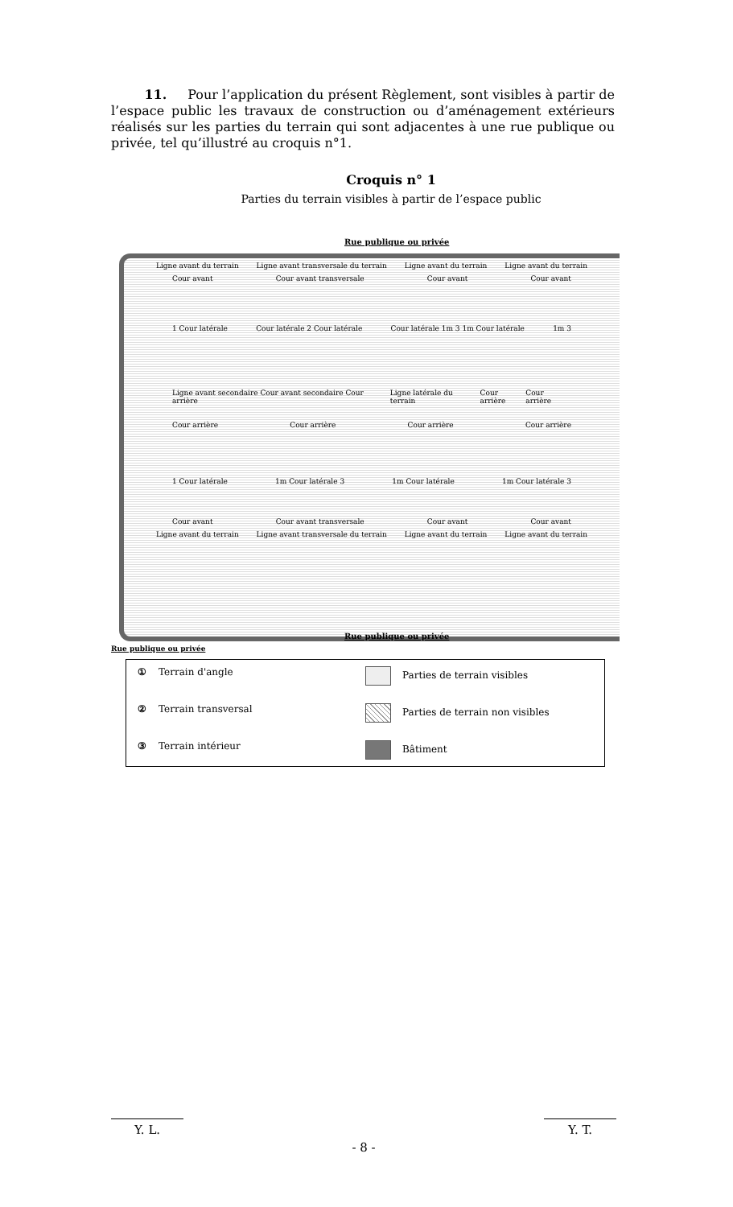11. Pour l’application du présent Règlement, sont visibles à partir de l’espace public les travaux de construction ou d’aménagement extérieurs réalisés sur les parties du terrain qui sont adjacentes à une rue publique ou privée, tel qu’illustré au croquis n°1.
Croquis n° 1
Parties du terrain visibles à partir de l’espace public
Rue publique ou privée
Ligne avant du terrain Ligne avant transversale du terrain Ligne avant du terrain Ligne avant du terrain
Cour avant Cour avant transversale Cour avant Cour avant
1 Cour latérale Cour latérale 2 Cour latérale Cour latérale 1m 3 1m Cour latérale 1m 3
Ligne avant secondaire Cour avant secondaire Cour arrière Ligne latérale du terrain Cour arrière Cour arrière
Cour arrière Cour arrière Cour arrière Cour arrière
1 Cour latérale 1m Cour latérale 3 1m Cour latérale 1m Cour latérale 3
Cour avant Cour avant transversale Cour avant Cour avant
Ligne avant du terrain Ligne avant transversale du terrain Ligne avant du terrain Ligne avant du terrain
Rue publique ou privée
Rue publique ou privée
① Terrain d'angle
Parties de terrain visibles
② Terrain transversal
Parties de terrain non visibles
③ Terrain intérieur
Bâtiment
Y. L. Y. T.
- 8 -